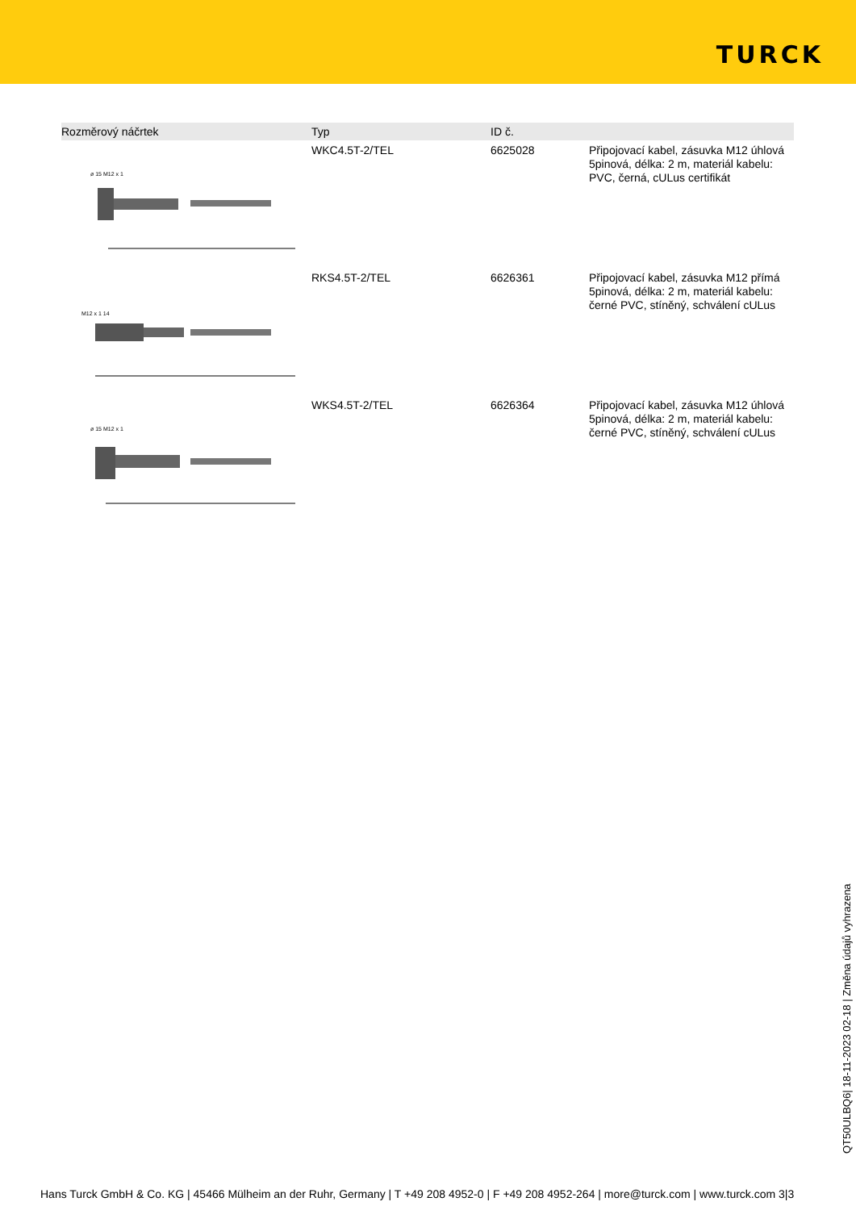TURCK
| Rozměrový náčrtek | Typ | ID č. | |
| --- | --- | --- | --- |
| ø 15 M12 x 1 | WKC4.5T-2/TEL | 6625028 | Připojovací kabel, zásuvka M12 úhlová 5pinová, délka: 2 m, materiál kabelu: PVC, černá, cULus certifikát |
| M12 x 1 14 | RKS4.5T-2/TEL | 6626361 | Připojovací kabel, zásuvka M12 přímá 5pinová, délka: 2 m, materiál kabelu: černé PVC, stíněný, schválení cULus |
| ø 15 M12 x 1 | WKS4.5T-2/TEL | 6626364 | Připojovací kabel, zásuvka M12 úhlová 5pinová, délka: 2 m, materiál kabelu: černé PVC, stíněný, schválení cULus |
QT50ULBQ6| 18-11-2023 02-18 | Změna údajů vyhrazena
Hans Turck GmbH & Co. KG | 45466 Mülheim an der Ruhr, Germany | T +49 208 4952-0 | F +49 208 4952-264 | more@turck.com | www.turck.com 3|3